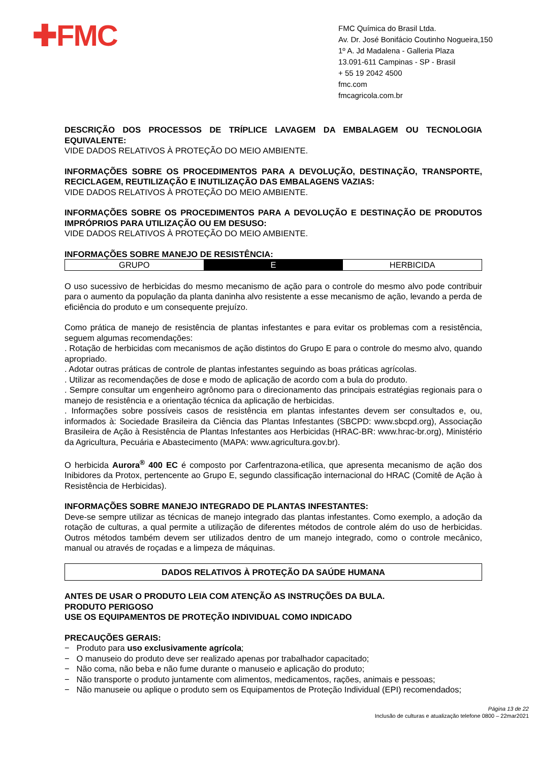✚FMC
FMC Química do Brasil Ltda.
Av. Dr. José Bonifácio Coutinho Nogueira,150
1º A. Jd Madalena - Galleria Plaza
13.091-611 Campinas - SP - Brasil
+ 55 19 2042 4500
fmc.com
fmcagricola.com.br
DESCRIÇÃO DOS PROCESSOS DE TRÍPLICE LAVAGEM DA EMBALAGEM OU TECNOLOGIA EQUIVALENTE:
VIDE DADOS RELATIVOS À PROTEÇÃO DO MEIO AMBIENTE.
INFORMAÇÕES SOBRE OS PROCEDIMENTOS PARA A DEVOLUÇÃO, DESTINAÇÃO, TRANSPORTE, RECICLAGEM, REUTILIZAÇÃO E INUTILIZAÇÃO DAS EMBALAGENS VAZIAS:
VIDE DADOS RELATIVOS À PROTEÇÃO DO MEIO AMBIENTE.
INFORMAÇÕES SOBRE OS PROCEDIMENTOS PARA A DEVOLUÇÃO E DESTINAÇÃO DE PRODUTOS IMPRÓPRIOS PARA UTILIZAÇÃO OU EM DESUSO:
VIDE DADOS RELATIVOS À PROTEÇÃO DO MEIO AMBIENTE.
INFORMAÇÕES SOBRE MANEJO DE RESISTÊNCIA:
| GRUPO | E | HERBICIDA |
O uso sucessivo de herbicidas do mesmo mecanismo de ação para o controle do mesmo alvo pode contribuir para o aumento da população da planta daninha alvo resistente a esse mecanismo de ação, levando a perda de eficiência do produto e um consequente prejuízo.
Como prática de manejo de resistência de plantas infestantes e para evitar os problemas com a resistência, seguem algumas recomendações:
. Rotação de herbicidas com mecanismos de ação distintos do Grupo E para o controle do mesmo alvo, quando apropriado.
. Adotar outras práticas de controle de plantas infestantes seguindo as boas práticas agrícolas.
. Utilizar as recomendações de dose e modo de aplicação de acordo com a bula do produto.
. Sempre consultar um engenheiro agrônomo para o direcionamento das principais estratégias regionais para o manejo de resistência e a orientação técnica da aplicação de herbicidas.
. Informações sobre possíveis casos de resistência em plantas infestantes devem ser consultados e, ou, informados à: Sociedade Brasileira da Ciência das Plantas Infestantes (SBCPD: www.sbcpd.org), Associação Brasileira de Ação à Resistência de Plantas Infestantes aos Herbicidas (HRAC-BR: www.hrac-br.org), Ministério da Agricultura, Pecuária e Abastecimento (MAPA: www.agricultura.gov.br).
O herbicida Aurora<sup>®</sup> 400 EC é composto por Carfentrazona-etílica, que apresenta mecanismo de ação dos Inibidores da Protox, pertencente ao Grupo E, segundo classificação internacional do HRAC (Comitê de Ação à Resistência de Herbicidas).
INFORMAÇÕES SOBRE MANEJO INTEGRADO DE PLANTAS INFESTANTES:
Deve-se sempre utilizar as técnicas de manejo integrado das plantas infestantes. Como exemplo, a adoção da rotação de culturas, a qual permite a utilização de diferentes métodos de controle além do uso de herbicidas. Outros métodos também devem ser utilizados dentro de um manejo integrado, como o controle mecânico, manual ou através de roçadas e a limpeza de máquinas.
DADOS RELATIVOS À PROTEÇÃO DA SAÚDE HUMANA
ANTES DE USAR O PRODUTO LEIA COM ATENÇÃO AS INSTRUÇÕES DA BULA.
PRODUTO PERIGOSO
USE OS EQUIPAMENTOS DE PROTEÇÃO INDIVIDUAL COMO INDICADO
PRECAUÇÕES GERAIS:
− Produto para uso exclusivamente agrícola;
− O manuseio do produto deve ser realizado apenas por trabalhador capacitado;
− Não coma, não beba e não fume durante o manuseio e aplicação do produto;
− Não transporte o produto juntamente com alimentos, medicamentos, rações, animais e pessoas;
− Não manuseie ou aplique o produto sem os Equipamentos de Proteção Individual (EPI) recomendados;
Página 13 de 22
Inclusão de culturas e atualização telefone 0800 – 22mar2021